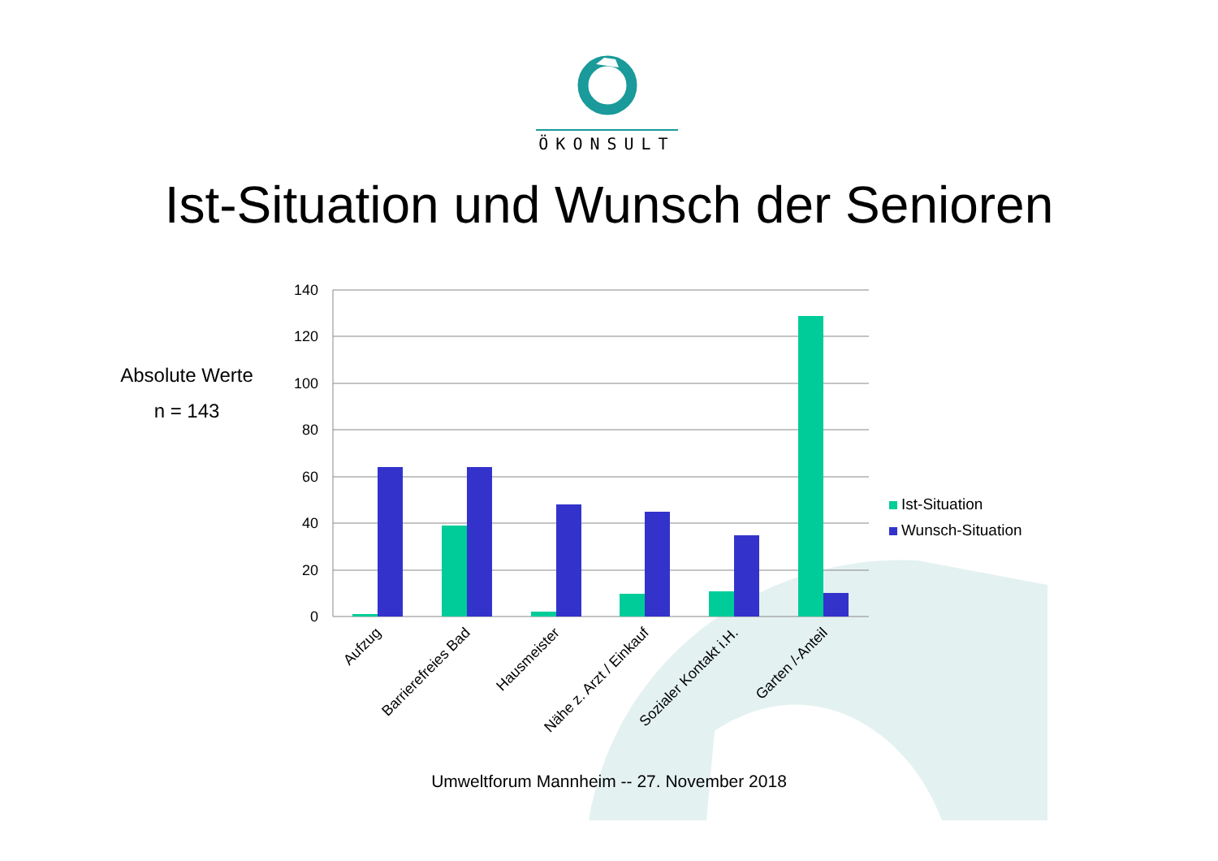ÖKONSULT
Ist-Situation und Wunsch der Senioren
Absolute Werte
n = 143
140
120
100
80
60
40
20
0
Aufzug
Barrierefreies Bad
Hausmeister
Nähe z. Arzt / Einkauf
Sozialer Kontakt i.H.
Garten /-Anteil
Ist-Situation
Wunsch-Situation
Umweltforum Mannheim -- 27. November 2018